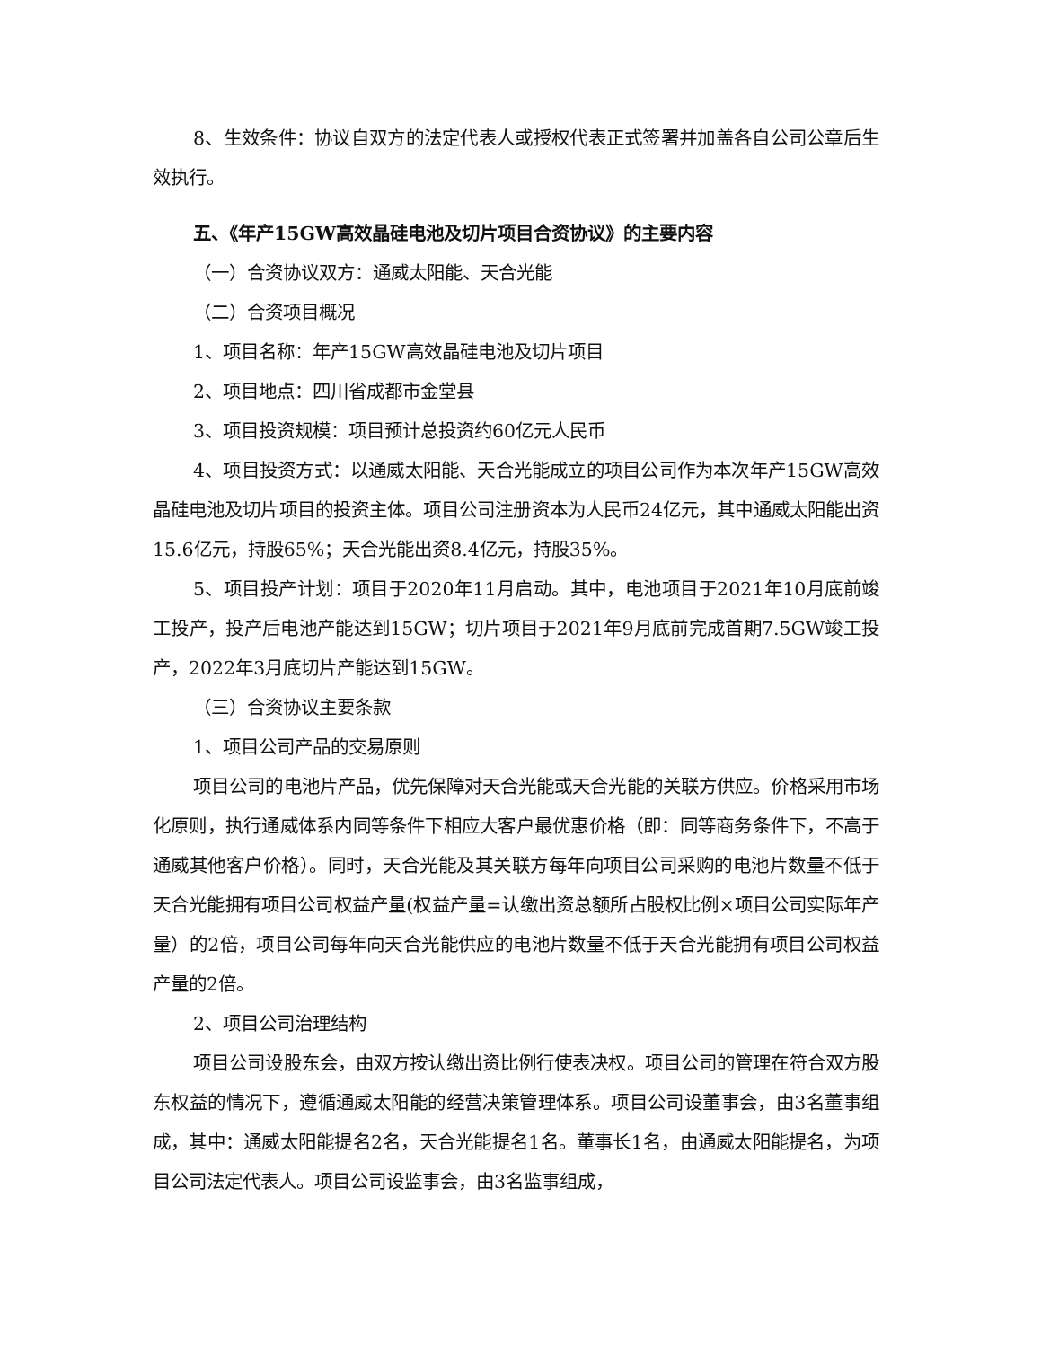8、生效条件：协议自双方的法定代表人或授权代表正式签署并加盖各自公司公章后生效执行。
五、《年产15GW高效晶硅电池及切片项目合资协议》的主要内容
（一）合资协议双方：通威太阳能、天合光能
（二）合资项目概况
1、项目名称：年产15GW高效晶硅电池及切片项目
2、项目地点：四川省成都市金堂县
3、项目投资规模：项目预计总投资约60亿元人民币
4、项目投资方式：以通威太阳能、天合光能成立的项目公司作为本次年产15GW高效晶硅电池及切片项目的投资主体。项目公司注册资本为人民币24亿元，其中通威太阳能出资15.6亿元，持股65%；天合光能出资8.4亿元，持股35%。
5、项目投产计划：项目于2020年11月启动。其中，电池项目于2021年10月底前竣工投产，投产后电池产能达到15GW；切片项目于2021年9月底前完成首期7.5GW竣工投产，2022年3月底切片产能达到15GW。
（三）合资协议主要条款
1、项目公司产品的交易原则
项目公司的电池片产品，优先保障对天合光能或天合光能的关联方供应。价格采用市场化原则，执行通威体系内同等条件下相应大客户最优惠价格（即：同等商务条件下，不高于通威其他客户价格）。同时，天合光能及其关联方每年向项目公司采购的电池片数量不低于天合光能拥有项目公司权益产量(权益产量=认缴出资总额所占股权比例×项目公司实际年产量）的2倍，项目公司每年向天合光能供应的电池片数量不低于天合光能拥有项目公司权益产量的2倍。
2、项目公司治理结构
项目公司设股东会，由双方按认缴出资比例行使表决权。项目公司的管理在符合双方股东权益的情况下，遵循通威太阳能的经营决策管理体系。项目公司设董事会，由3名董事组成，其中：通威太阳能提名2名，天合光能提名1名。董事长1名，由通威太阳能提名，为项目公司法定代表人。项目公司设监事会，由3名监事组成，